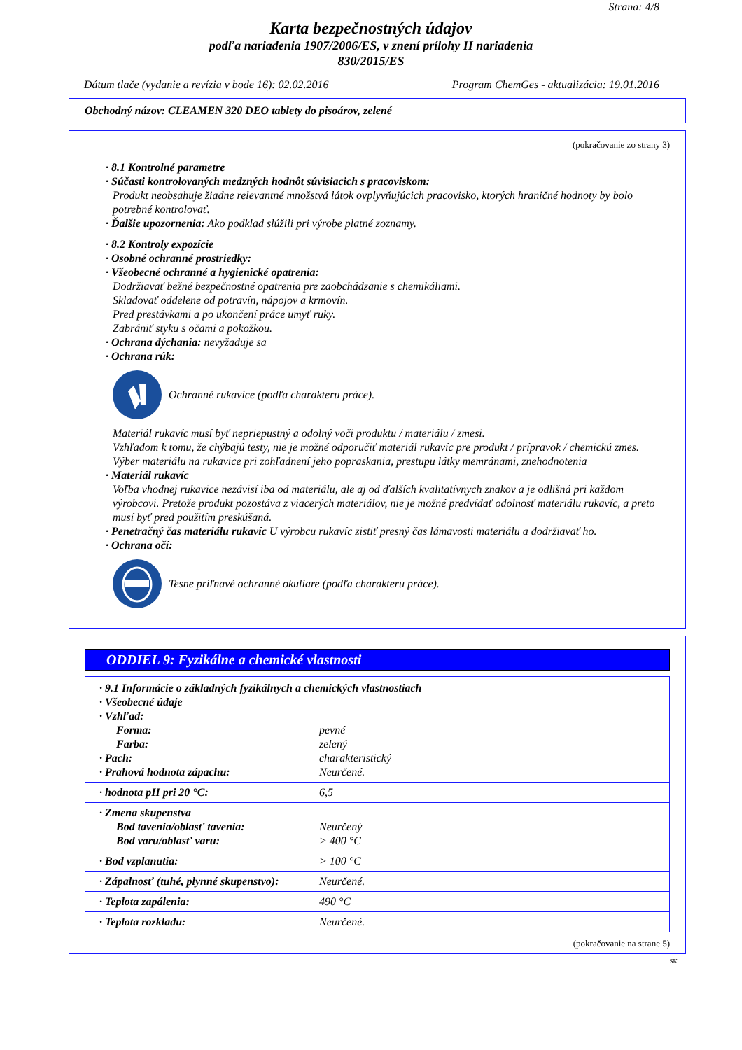Strana: 4/8
Karta bezpečnostných údajov
podľa nariadenia 1907/2006/ES, v znení prílohy II nariadenia
830/2015/ES
Dátum tlače (vydanie a revízia v bode 16): 02.02.2016 Program ChemGes - aktualizácia: 19.01.2016
Obchodný názov: CLEAMEN 320 DEO tablety do pisoárov, zelené
(pokračovanie zo strany 3)
· 8.1 Kontrolné parametre
· Súčasti kontrolovaných medzných hodnôt súvisiacich s pracoviskom:
Produkt neobsahuje žiadne relevantné množstvá látok ovplyvňujúcich pracovisko, ktorých hraničné hodnoty by bolo potrebné kontrolovať.
· Ďalšie upozornenia: Ako podklad slúžili pri výrobe platné zoznamy.
· 8.2 Kontroly expozície
· Osobné ochranné prostriedky:
· Všeobecné ochranné a hygienické opatrenia:
Dodržiavať bežné bezpečnostné opatrenia pre zaobchádzanie s chemikáliami.
Skladovať oddelene od potravín, nápojov a krmovín.
Pred prestávkami a po ukončení práce umyť ruky.
Zabrániť styku s očami a pokožkou.
· Ochrana dýchania: nevyžaduje sa
· Ochrana rúk:
Ochranné rukavice (podľa charakteru práce).
Materiál rukavíc musí byť nepriepustný a odolný voči produktu / materiálu / zmesi.
Vzhľadom k tomu, že chýbajú testy, nie je možné odporučiť materiál rukavíc pre produkt / prípravok / chemickú zmes.
Výber materiálu na rukavice pri zohľadnení jeho popraskania, prestupu látky memránami, znehodnotenia
· Materiál rukavíc
Voľba vhodnej rukavice nezávisí iba od materiálu, ale aj od ďalších kvalitatívnych znakov a je odlišná pri každom výrobcovi. Pretože produkt pozostáva z viacerých materiálov, nie je možné predvídať odolnosť materiálu rukavíc, a preto musí byť pred použitím preskúšaná.
· Penetračný čas materiálu rukavíc U výrobcu rukavíc zistiť presný čas lámavosti materiálu a dodržiavať ho.
· Ochrana očí:
Tesne priľnavé ochranné okuliare (podľa charakteru práce).
ODDIEL 9: Fyzikálne a chemické vlastnosti
| · 9.1 Informácie o základných fyzikálnych a chemických vlastnostiach | |
| · Všeobecné údaje | |
| · Vzhľad: | |
| Forma: | pevné |
| Farba: | zelený |
| · Pach: | charakteristický |
| · Prahová hodnota zápachu: | Neurčené. |
| · hodnota pH pri 20 °C: | 6,5 |
| · Zmena skupenstva | |
| Bod tavenia/oblasť tavenia: | Neurčený |
| Bod varu/oblasť varu: | > 400 °C |
| · Bod vzplanutia: | > 100 °C |
| · Zápalnosť (tuhé, plynné skupenstvo): | Neurčené. |
| · Teplota zapálenia: | 490 °C |
| · Teplota rozkladu: | Neurčené. |
(pokračovanie na strane 5)
SK